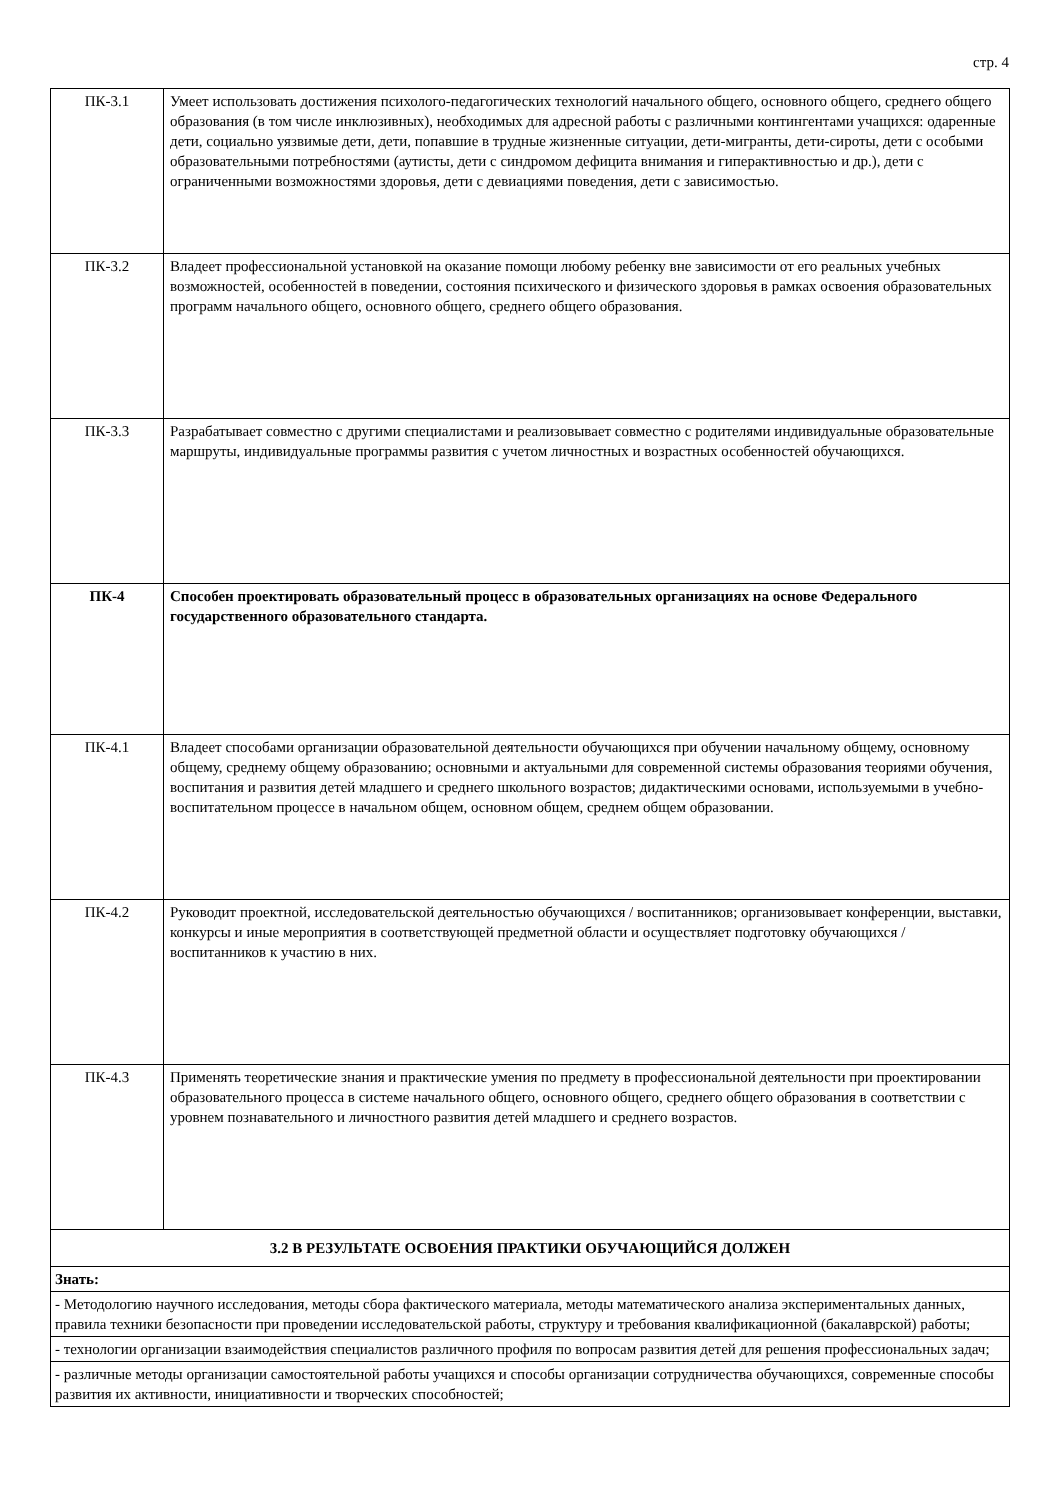стр. 4
| ПК-3.1 | Умеет использовать достижения психолого-педагогических технологий начального общего, основного общего, среднего общего образования (в том числе инклюзивных), необходимых для адресной работы с различными контингентами учащихся: одаренные дети, социально уязвимые дети, дети, попавшие в трудные жизненные ситуации, дети-мигранты, дети-сироты, дети с особыми образовательными потребностями (аутисты, дети с синдромом дефицита внимания и гиперактивностью и др.), дети с ограниченными возможностями здоровья, дети с девиациями поведения, дети с зависимостью. |
| ПК-3.2 | Владеет профессиональной установкой на оказание помощи любому ребенку вне зависимости от его реальных учебных возможностей, особенностей в поведении, состояния психического и физического здоровья в рамках освоения образовательных программ начального общего, основного общего, среднего общего образования. |
| ПК-3.3 | Разрабатывает совместно с другими специалистами и реализовывает совместно с родителями индивидуальные образовательные маршруты, индивидуальные программы развития с учетом личностных и возрастных особенностей обучающихся. |
| ПК-4 | Способен проектировать образовательный процесс в образовательных организациях на основе Федерального государственного образовательного стандарта. |
| ПК-4.1 | Владеет способами организации образовательной деятельности обучающихся при обучении начальному общему, основному общему, среднему общему образованию; основными и актуальными для современной системы образования теориями обучения, воспитания и развития детей младшего и среднего школьного возрастов; дидактическими основами, используемыми в учебно-воспитательном процессе в начальном общем, основном общем, среднем общем образовании. |
| ПК-4.2 | Руководит проектной, исследовательской деятельностью обучающихся / воспитанников; организовывает конференции, выставки, конкурсы и иные мероприятия в соответствующей предметной области и осуществляет подготовку обучающихся / воспитанников к участию в них. |
| ПК-4.3 | Применять теоретические знания и практические умения по предмету в профессиональной деятельности при проектировании образовательного процесса в системе начального общего, основного общего, среднего общего образования в соответствии с уровнем познавательного и личностного развития детей младшего и среднего возрастов. |
| 3.2 В РЕЗУЛЬТАТЕ ОСВОЕНИЯ ПРАКТИКИ ОБУЧАЮЩИЙСЯ ДОЛЖЕН | |
| Знать: | |
| - Методологию научного исследования, методы сбора фактического материала, методы математического анализа экспериментальных данных, правила техники безопасности при проведении исследовательской работы, структуру и требования квалификационной (бакалаврской) работы; | |
| - технологии организации взаимодействия специалистов различного профиля по вопросам развития детей для решения профессиональных задач; | |
| - различные методы организации самостоятельной работы учащихся и способы организации сотрудничества обучающихся, современные способы развития их активности, инициативности и творческих способностей; | |